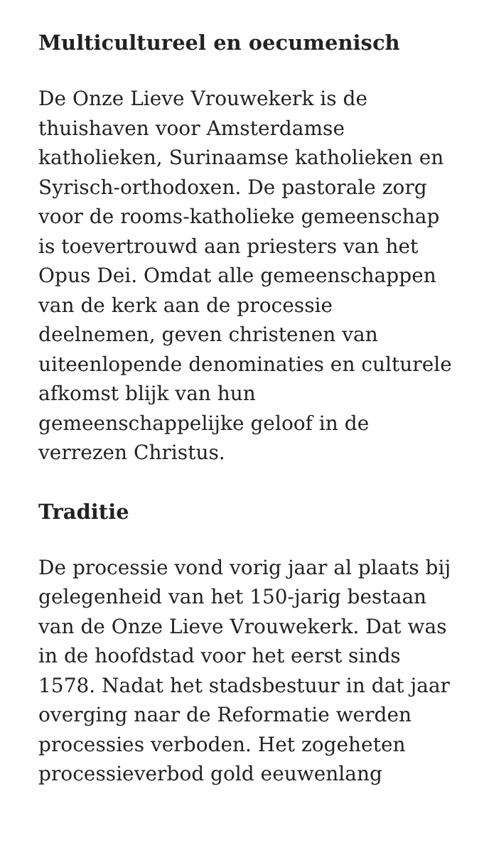Multicultureel en oecumenisch
De Onze Lieve Vrouwekerk is de thuishaven voor Amsterdamse katholieken, Surinaamse katholieken en Syrisch-orthodoxen. De pastorale zorg voor de rooms-katholieke gemeenschap is toevertrouwd aan priesters van het Opus Dei. Omdat alle gemeenschappen van de kerk aan de processie deelnemen, geven christenen van uiteenlopende denominaties en culturele afkomst blijk van hun gemeenschappelijke geloof in de verrezen Christus.
Traditie
De processie vond vorig jaar al plaats bij gelegenheid van het 150-jarig bestaan van de Onze Lieve Vrouwekerk. Dat was in de hoofdstad voor het eerst sinds 1578. Nadat het stadsbestuur in dat jaar overging naar de Reformatie werden processies verboden. Het zogeheten processieverbod gold eeuwenlang